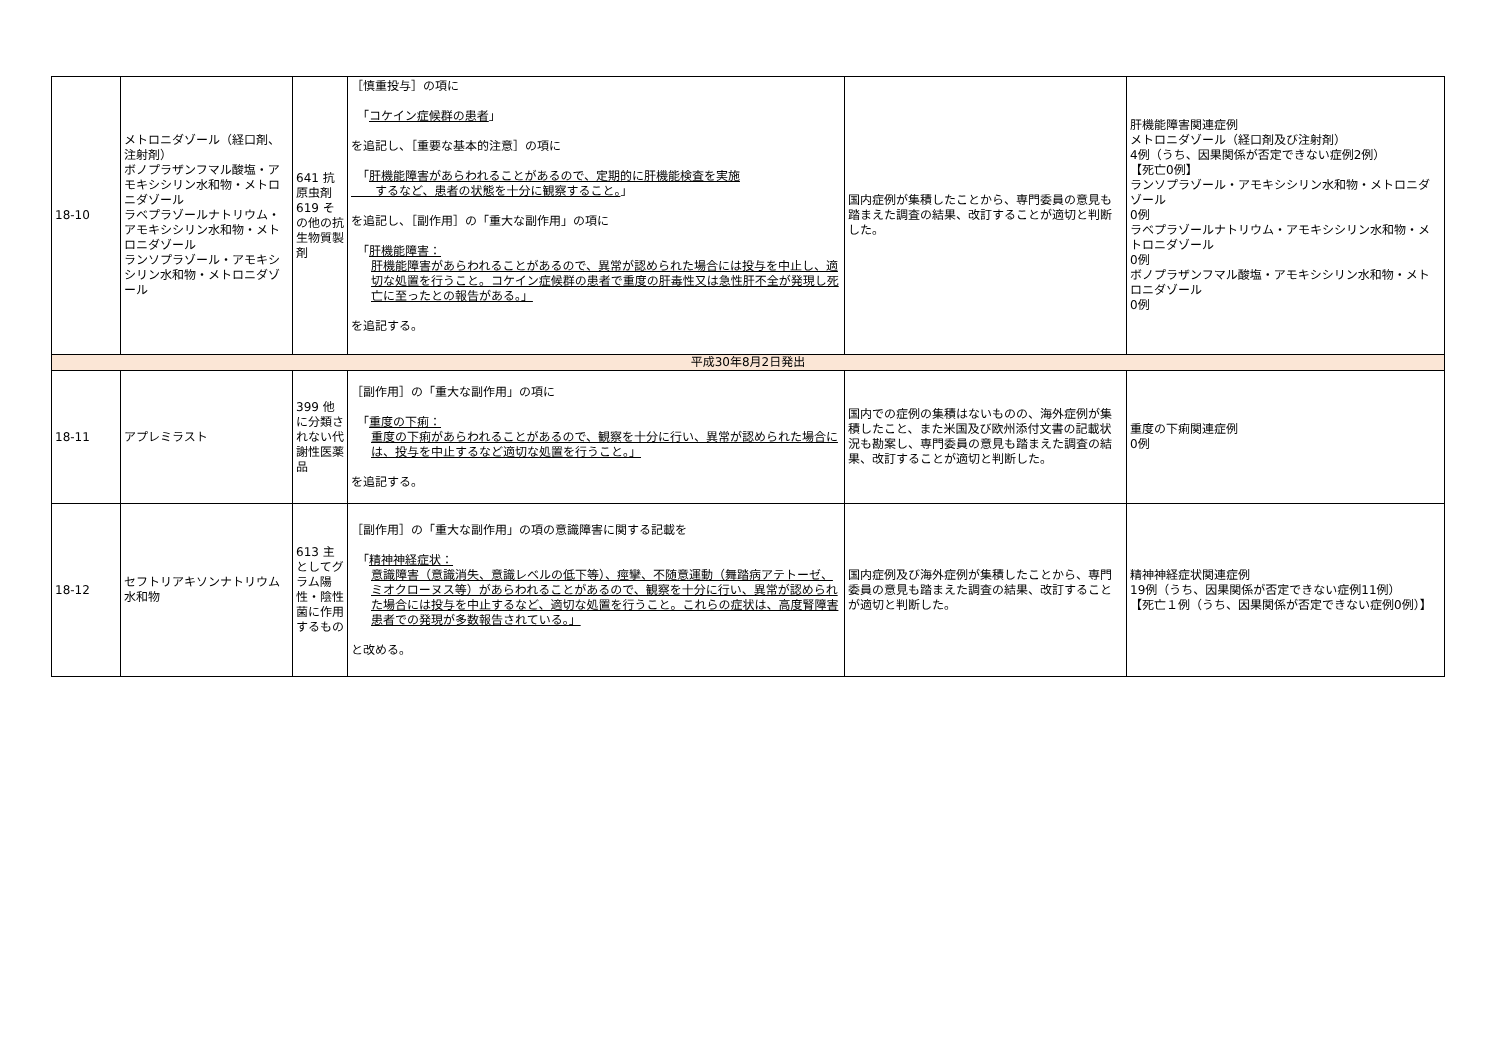| 18-10 | メトロニダゾール（経口剤、注射剤） ボノプラザンフマル酸塩・アモキシシリン水和物・メトロニダゾール ラベプラゾールナトリウム・アモキシシリン水和物・メトロニダゾール ランソプラゾール・アモキシシリン水和物・メトロニダゾール | 641 抗原虫剤 619 その他の抗生物質製剤 | ［慎重投与］の項に 「 コケイン症候群の患者 」 を追記し、［重要な基本的注意］の項に 「 肝機能障害があらわれることがあるので、定期的に肝機能検査を実施 するなど、患者の状態を十分に観察すること。 」 を追記し、［副作用］の「重大な副作用」の項に 「 肝機能障害： 肝機能障害があらわれることがあるので、異常が認められた場合には投与を中止し、適切な処置を行うこと。コケイン症候群の患者で重度の肝毒性又は急性肝不全が発現し死亡に至ったとの報告がある。」 を追記する。 | 国内症例が集積したことから、専門委員の意見も踏まえた調査の結果、改訂することが適切と判断した。 | 肝機能障害関連症例 メトロニダゾール（経口剤及び注射剤） 4例（うち、因果関係が否定できない症例2例） 【死亡0例】 ランソプラゾール・アモキシシリン水和物・メトロニダゾール 0例 ラベプラゾールナトリウム・アモキシシリン水和物・メトロニダゾール 0例 ボノプラザンフマル酸塩・アモキシシリン水和物・メトロニダゾール 0例 |
| 平成30年8月2日発出 | | | | | |
| 18-11 | アプレミラスト | 399 他に分類されない代謝性医薬品 | ［副作用］の「重大な副作用」の項に 「 重度の下痢： 重度の下痢があらわれることがあるので、観察を十分に行い、異常が認められた場合には、投与を中止するなど適切な処置を行うこと。」 を追記する。 | 国内での症例の集積はないものの、海外症例が集積したこと、また米国及び欧州添付文書の記載状況も勘案し、専門委員の意見も踏まえた調査の結果、改訂することが適切と判断した。 | 重度の下痢関連症例 0例 |
| 18-12 | セフトリアキソンナトリウム水和物 | 613 主としてグラム陽性・陰性菌に作用するもの | ［副作用］の「重大な副作用」の項の意識障害に関する記載を 「 精神神経症状： 意識障害（意識消失、意識レベルの低下等）、痙攣、不随意運動（舞踏病アテトーゼ、ミオクローヌス等）があらわれることがあるので、観察を十分に行い、異常が認められた場合には投与を中止するなど、適切な処置を行うこと。これらの症状は、高度腎障害患者での発現が多数報告されている。」 と改める。 | 国内症例及び海外症例が集積したことから、専門委員の意見も踏まえた調査の結果、改訂することが適切と判断した。 | 精神神経症状関連症例 19例（うち、因果関係が否定できない症例11例） 【死亡１例（うち、因果関係が否定できない症例0例）】 |